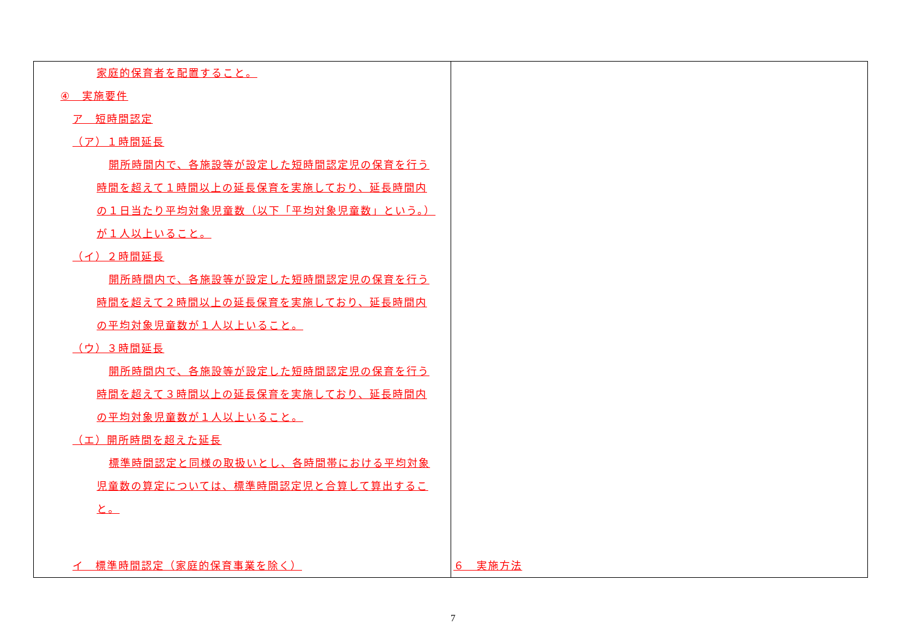| 家庭的保育者を配置すること。 ④ 実施要件 ア 短時間認定 （ア）１時間延長 開所時間内で、各施設等が設定した短時間認定児の保育を行う 時間を超えて１時間以上の延長保育を実施しており、延長時間内 の１日当たり平均対象児童数（以下「平均対象児童数」という。） が１人以上いること。 （イ）２時間延長 開所時間内で、各施設等が設定した短時間認定児の保育を行う 時間を超えて２時間以上の延長保育を実施しており、延長時間内 の平均対象児童数が１人以上いること。 （ウ）３時間延長 開所時間内で、各施設等が設定した短時間認定児の保育を行う 時間を超えて３時間以上の延長保育を実施しており、延長時間内 の平均対象児童数が１人以上いること。 （エ）開所時間を超えた延長 標準時間認定と同様の取扱いとし、各時間帯における平均対象 児童数の算定については、標準時間認定児と合算して算出するこ と。 イ 標準時間認定（家庭的保育事業を除く） | ６ 実施方法 |
7